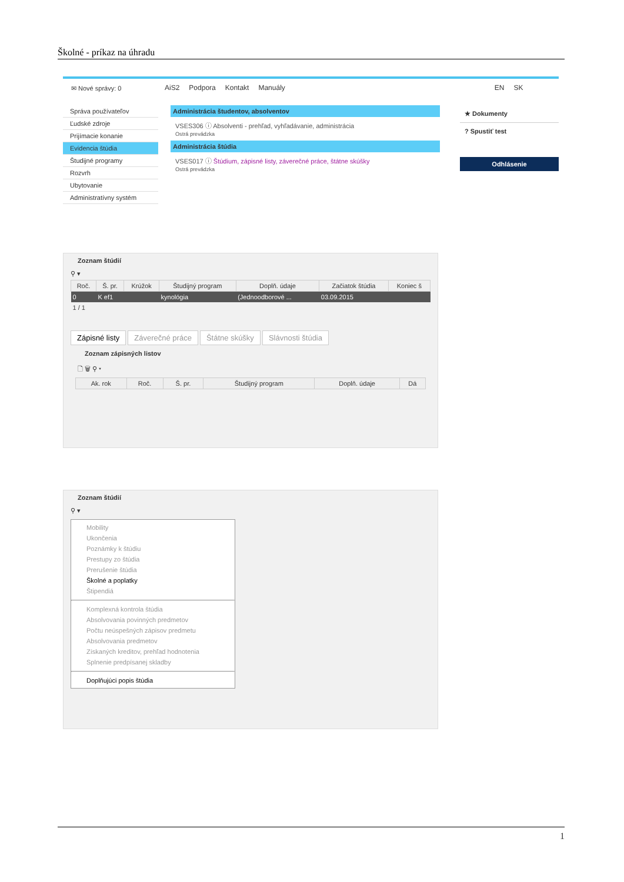Školné - príkaz na úhradu
✉ Nové správy: 0
AiS2 Podpora Kontakt Manuály EN SK
Správa používateľov
Ľudské zdroje
Prijímacie konanie
Evidencia štúdia
Študijné programy
Rozvrh
Ubytovanie
Administratívny systém
Administrácia študentov, absolventov
VSES306 ⓘ Absolventi - prehľad, vyhľadávanie, administrácia
Ostrá prevádzka
Administrácia štúdia
VSES017 ⓘ Štúdium, zápisné listy, záverečné práce, štátne skúšky
Ostrá prevádzka
★ Dokumenty
? Spustiť test
Odhlásenie
Zoznam štúdií
⚲ ▾
| Roč. | Š. pr. | Krúžok | Študijný program | Doplň. údaje | Začiatok štúdia | Koniec š |
| --- | --- | --- | --- | --- | --- | --- |
| 0 | K ef1 | | kynológia | (Jednoodborové ... | 03.09.2015 | |
| 1 / 1 | | | | | | |
Zápisné listy Záverečné práce Štátne skúšky Slávnosti štúdia
Zoznam zápisných listov
🗋 🗑 ⚲ ▾
| Ak. rok | Roč. | Š. pr. | Študijný program | Doplň. údaje | Dá |
| --- | --- | --- | --- | --- | --- |
Zoznam štúdií
⚲ ▾
Mobility
Ukončenia
Poznámky k štúdiu
Prestupy zo štúdia
Prerušenie štúdia
Školné a poplatky
Štipendiá
Komplexná kontrola štúdia
Absolvovania povinných predmetov
Počtu neúspešných zápisov predmetu
Absolvovania predmetov
Získaných kreditov, prehľad hodnotenia
Splnenie predpísanej skladby
Doplňujúci popis štúdia
1